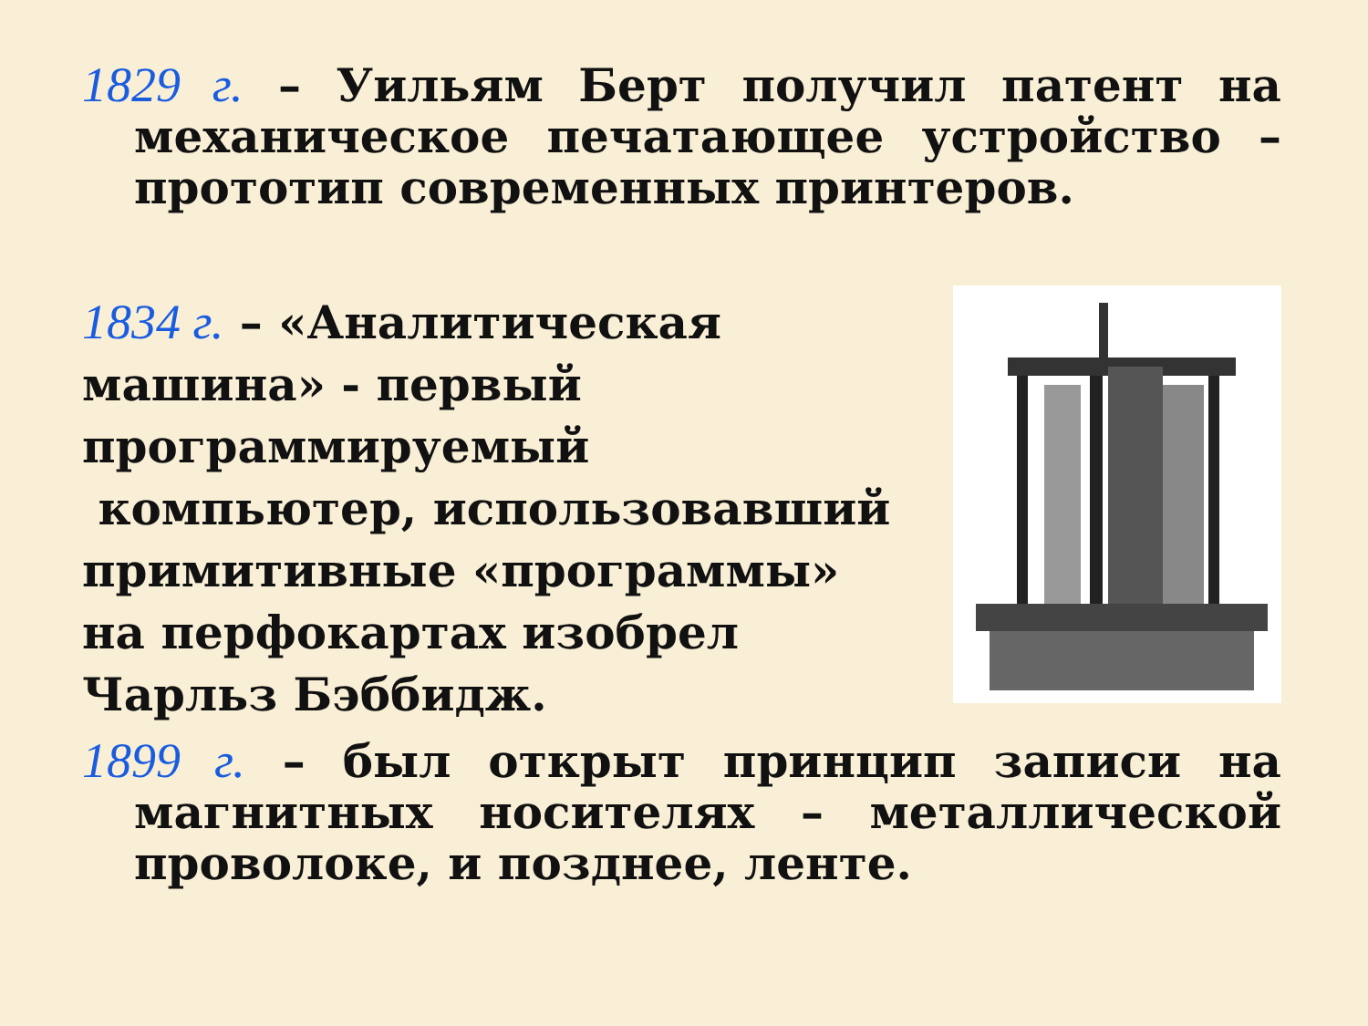1829 г. – Уильям Берт получил патент на механическое печатающее устройство – прототип современных принтеров.
1834 г. – «Аналитическая машина» - первый программируемый
компьютер, использовавший примитивные «программы»
на перфокартах изобрел
Чарльз Бэббидж.
1899 г. – был открыт принцип записи на магнитных носителях – металлической проволоке, и позднее, ленте.